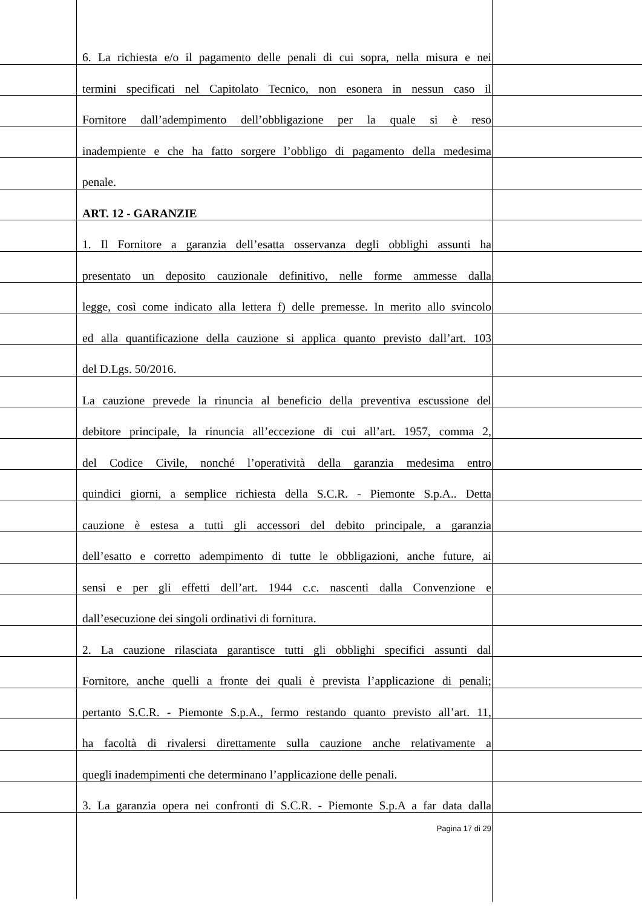6. La richiesta e/o il pagamento delle penali di cui sopra, nella misura e nei
termini specificati nel Capitolato Tecnico, non esonera in nessun caso il
Fornitore dall’adempimento dell’obbligazione per la quale si è reso
inadempiente e che ha fatto sorgere l’obbligo di pagamento della medesima
penale.
ART. 12 - GARANZIE
1. Il Fornitore a garanzia dell’esatta osservanza degli obblighi assunti ha
presentato un deposito cauzionale definitivo, nelle forme ammesse dalla
legge, così come indicato alla lettera f) delle premesse. In merito allo svincolo
ed alla quantificazione della cauzione si applica quanto previsto dall’art. 103
del D.Lgs. 50/2016.
La cauzione prevede la rinuncia al beneficio della preventiva escussione del
debitore principale, la rinuncia all’eccezione di cui all’art. 1957, comma 2,
del Codice Civile, nonché l’operatività della garanzia medesima entro
quindici giorni, a semplice richiesta della S.C.R. - Piemonte S.p.A.. Detta
cauzione è estesa a tutti gli accessori del debito principale, a garanzia
dell’esatto e corretto adempimento di tutte le obbligazioni, anche future, ai
sensi e per gli effetti dell’art. 1944 c.c. nascenti dalla Convenzione e
dall’esecuzione dei singoli ordinativi di fornitura.
2. La cauzione rilasciata garantisce tutti gli obblighi specifici assunti dal
Fornitore, anche quelli a fronte dei quali è prevista l’applicazione di penali;
pertanto S.C.R. - Piemonte S.p.A., fermo restando quanto previsto all’art. 11,
ha facoltà di rivalersi direttamente sulla cauzione anche relativamente a
quegli inadempimenti che determinano l’applicazione delle penali.
3. La garanzia opera nei confronti di S.C.R. - Piemonte S.p.A a far data dalla
Pagina 17 di 29